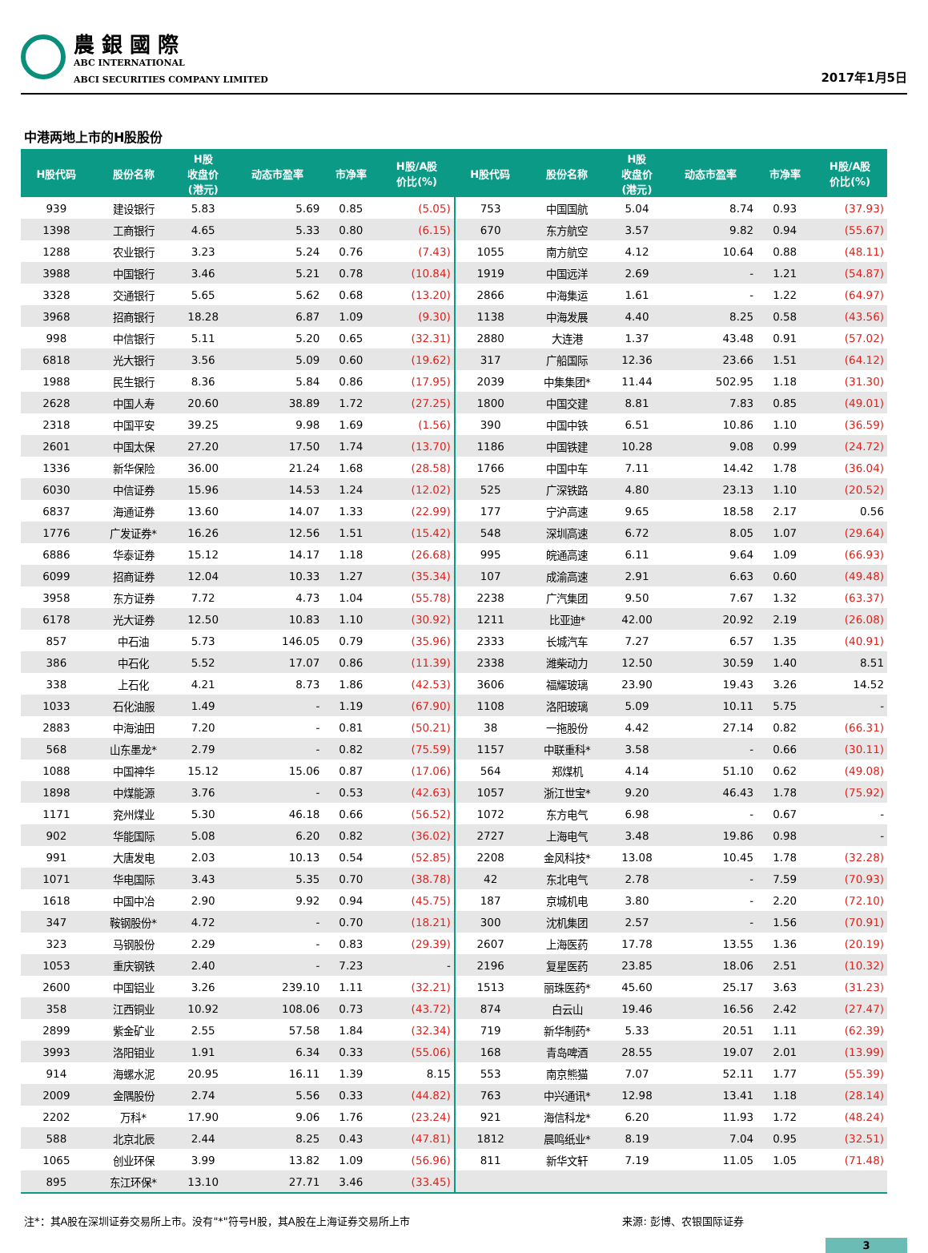農 銀 國 際
ABC INTERNATIONAL
ABCI SECURITIES COMPANY LIMITED
2017年1月5日
中港两地上市的H股股份
| H股代码 | 股份名称 | H股 收盘价 (港元) | 动态市盈率 | 市净率 | H股/A股 价比(%) | H股代码 | 股份名称 | H股 收盘价 (港元) | 动态市盈率 | 市净率 | H股/A股 价比(%) |
| --- | --- | --- | --- | --- | --- | --- | --- | --- | --- | --- | --- |
| 939 | 建设银行 | 5.83 | 5.69 | 0.85 | (5.05) | 753 | 中国国航 | 5.04 | 8.74 | 0.93 | (37.93) |
| 1398 | 工商银行 | 4.65 | 5.33 | 0.80 | (6.15) | 670 | 东方航空 | 3.57 | 9.82 | 0.94 | (55.67) |
| 1288 | 农业银行 | 3.23 | 5.24 | 0.76 | (7.43) | 1055 | 南方航空 | 4.12 | 10.64 | 0.88 | (48.11) |
| 3988 | 中国银行 | 3.46 | 5.21 | 0.78 | (10.84) | 1919 | 中国远洋 | 2.69 | - | 1.21 | (54.87) |
| 3328 | 交通银行 | 5.65 | 5.62 | 0.68 | (13.20) | 2866 | 中海集运 | 1.61 | - | 1.22 | (64.97) |
| 3968 | 招商银行 | 18.28 | 6.87 | 1.09 | (9.30) | 1138 | 中海发展 | 4.40 | 8.25 | 0.58 | (43.56) |
| 998 | 中信银行 | 5.11 | 5.20 | 0.65 | (32.31) | 2880 | 大连港 | 1.37 | 43.48 | 0.91 | (57.02) |
| 6818 | 光大银行 | 3.56 | 5.09 | 0.60 | (19.62) | 317 | 广船国际 | 12.36 | 23.66 | 1.51 | (64.12) |
| 1988 | 民生银行 | 8.36 | 5.84 | 0.86 | (17.95) | 2039 | 中集集团* | 11.44 | 502.95 | 1.18 | (31.30) |
| 2628 | 中国人寿 | 20.60 | 38.89 | 1.72 | (27.25) | 1800 | 中国交建 | 8.81 | 7.83 | 0.85 | (49.01) |
| 2318 | 中国平安 | 39.25 | 9.98 | 1.69 | (1.56) | 390 | 中国中铁 | 6.51 | 10.86 | 1.10 | (36.59) |
| 2601 | 中国太保 | 27.20 | 17.50 | 1.74 | (13.70) | 1186 | 中国铁建 | 10.28 | 9.08 | 0.99 | (24.72) |
| 1336 | 新华保险 | 36.00 | 21.24 | 1.68 | (28.58) | 1766 | 中国中车 | 7.11 | 14.42 | 1.78 | (36.04) |
| 6030 | 中信证券 | 15.96 | 14.53 | 1.24 | (12.02) | 525 | 广深铁路 | 4.80 | 23.13 | 1.10 | (20.52) |
| 6837 | 海通证券 | 13.60 | 14.07 | 1.33 | (22.99) | 177 | 宁沪高速 | 9.65 | 18.58 | 2.17 | 0.56 |
| 1776 | 广发证券* | 16.26 | 12.56 | 1.51 | (15.42) | 548 | 深圳高速 | 6.72 | 8.05 | 1.07 | (29.64) |
| 6886 | 华泰证券 | 15.12 | 14.17 | 1.18 | (26.68) | 995 | 皖通高速 | 6.11 | 9.64 | 1.09 | (66.93) |
| 6099 | 招商证券 | 12.04 | 10.33 | 1.27 | (35.34) | 107 | 成渝高速 | 2.91 | 6.63 | 0.60 | (49.48) |
| 3958 | 东方证券 | 7.72 | 4.73 | 1.04 | (55.78) | 2238 | 广汽集团 | 9.50 | 7.67 | 1.32 | (63.37) |
| 6178 | 光大证券 | 12.50 | 10.83 | 1.10 | (30.92) | 1211 | 比亚迪* | 42.00 | 20.92 | 2.19 | (26.08) |
| 857 | 中石油 | 5.73 | 146.05 | 0.79 | (35.96) | 2333 | 长城汽车 | 7.27 | 6.57 | 1.35 | (40.91) |
| 386 | 中石化 | 5.52 | 17.07 | 0.86 | (11.39) | 2338 | 潍柴动力 | 12.50 | 30.59 | 1.40 | 8.51 |
| 338 | 上石化 | 4.21 | 8.73 | 1.86 | (42.53) | 3606 | 福耀玻璃 | 23.90 | 19.43 | 3.26 | 14.52 |
| 1033 | 石化油服 | 1.49 | - | 1.19 | (67.90) | 1108 | 洛阳玻璃 | 5.09 | 10.11 | 5.75 | - |
| 2883 | 中海油田 | 7.20 | - | 0.81 | (50.21) | 38 | 一拖股份 | 4.42 | 27.14 | 0.82 | (66.31) |
| 568 | 山东墨龙* | 2.79 | - | 0.82 | (75.59) | 1157 | 中联重科* | 3.58 | - | 0.66 | (30.11) |
| 1088 | 中国神华 | 15.12 | 15.06 | 0.87 | (17.06) | 564 | 郑煤机 | 4.14 | 51.10 | 0.62 | (49.08) |
| 1898 | 中煤能源 | 3.76 | - | 0.53 | (42.63) | 1057 | 浙江世宝* | 9.20 | 46.43 | 1.78 | (75.92) |
| 1171 | 兖州煤业 | 5.30 | 46.18 | 0.66 | (56.52) | 1072 | 东方电气 | 6.98 | - | 0.67 | - |
| 902 | 华能国际 | 5.08 | 6.20 | 0.82 | (36.02) | 2727 | 上海电气 | 3.48 | 19.86 | 0.98 | - |
| 991 | 大唐发电 | 2.03 | 10.13 | 0.54 | (52.85) | 2208 | 金风科技* | 13.08 | 10.45 | 1.78 | (32.28) |
| 1071 | 华电国际 | 3.43 | 5.35 | 0.70 | (38.78) | 42 | 东北电气 | 2.78 | - | 7.59 | (70.93) |
| 1618 | 中国中冶 | 2.90 | 9.92 | 0.94 | (45.75) | 187 | 京城机电 | 3.80 | - | 2.20 | (72.10) |
| 347 | 鞍钢股份* | 4.72 | - | 0.70 | (18.21) | 300 | 沈机集团 | 2.57 | - | 1.56 | (70.91) |
| 323 | 马钢股份 | 2.29 | - | 0.83 | (29.39) | 2607 | 上海医药 | 17.78 | 13.55 | 1.36 | (20.19) |
| 1053 | 重庆钢铁 | 2.40 | - | 7.23 | - | 2196 | 复星医药 | 23.85 | 18.06 | 2.51 | (10.32) |
| 2600 | 中国铝业 | 3.26 | 239.10 | 1.11 | (32.21) | 1513 | 丽珠医药* | 45.60 | 25.17 | 3.63 | (31.23) |
| 358 | 江西铜业 | 10.92 | 108.06 | 0.73 | (43.72) | 874 | 白云山 | 19.46 | 16.56 | 2.42 | (27.47) |
| 2899 | 紫金矿业 | 2.55 | 57.58 | 1.84 | (32.34) | 719 | 新华制药* | 5.33 | 20.51 | 1.11 | (62.39) |
| 3993 | 洛阳钼业 | 1.91 | 6.34 | 0.33 | (55.06) | 168 | 青岛啤酒 | 28.55 | 19.07 | 2.01 | (13.99) |
| 914 | 海螺水泥 | 20.95 | 16.11 | 1.39 | 8.15 | 553 | 南京熊猫 | 7.07 | 52.11 | 1.77 | (55.39) |
| 2009 | 金隅股份 | 2.74 | 5.56 | 0.33 | (44.82) | 763 | 中兴通讯* | 12.98 | 13.41 | 1.18 | (28.14) |
| 2202 | 万科* | 17.90 | 9.06 | 1.76 | (23.24) | 921 | 海信科龙* | 6.20 | 11.93 | 1.72 | (48.24) |
| 588 | 北京北辰 | 2.44 | 8.25 | 0.43 | (47.81) | 1812 | 晨鸣纸业* | 8.19 | 7.04 | 0.95 | (32.51) |
| 1065 | 创业环保 | 3.99 | 13.82 | 1.09 | (56.96) | 811 | 新华文轩 | 7.19 | 11.05 | 1.05 | (71.48) |
| 895 | 东江环保* | 13.10 | 27.71 | 3.46 | (33.45) | | | | | | |
注*：其A股在深圳证券交易所上市。没有"*"符号H股，其A股在上海证券交易所上市 来源: 彭博、农银国际证券
3